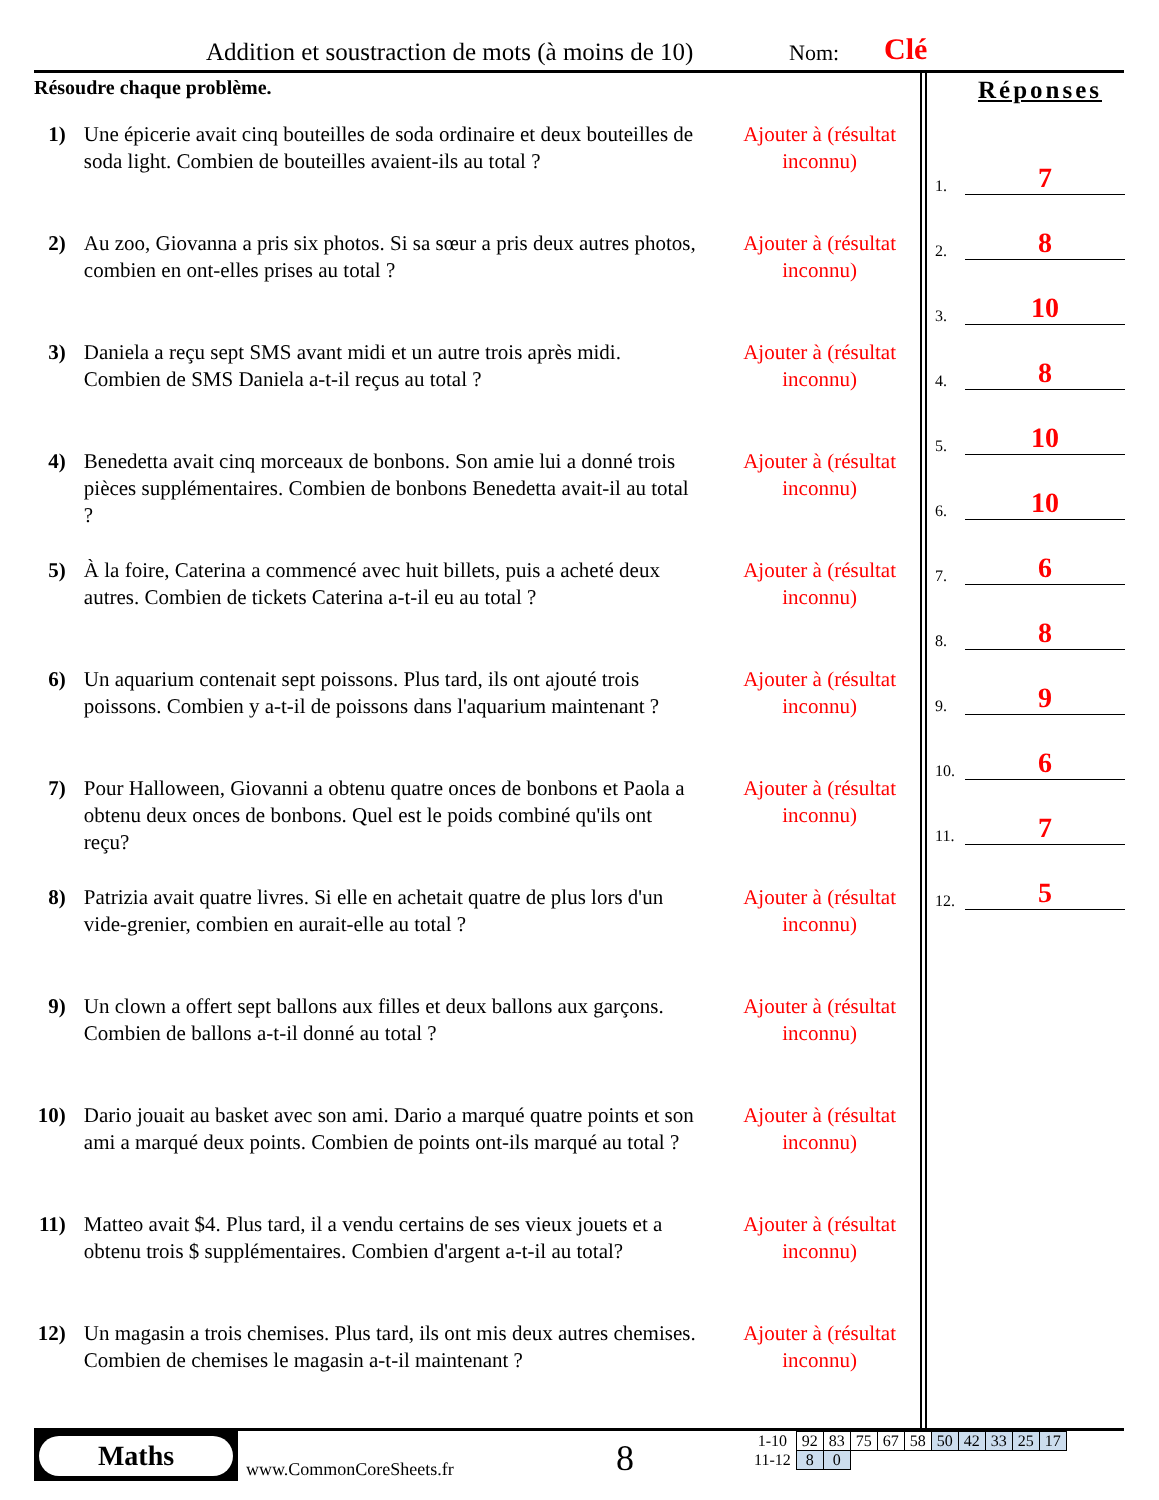Addition et soustraction de mots (à moins de 10) Nom: Clé
Résoudre chaque problème.
1) Une épicerie avait cinq bouteilles de soda ordinaire et deux bouteilles de soda light. Combien de bouteilles avaient-ils au total ?
Ajouter à (résultat inconnu)
2) Au zoo, Giovanna a pris six photos. Si sa sœur a pris deux autres photos, combien en ont-elles prises au total ?
Ajouter à (résultat inconnu)
3) Daniela a reçu sept SMS avant midi et un autre trois après midi. Combien de SMS Daniela a-t-il reçus au total ?
Ajouter à (résultat inconnu)
4) Benedetta avait cinq morceaux de bonbons. Son amie lui a donné trois pièces supplémentaires. Combien de bonbons Benedetta avait-il au total ?
Ajouter à (résultat inconnu)
5) À la foire, Caterina a commencé avec huit billets, puis a acheté deux autres. Combien de tickets Caterina a-t-il eu au total ?
Ajouter à (résultat inconnu)
6) Un aquarium contenait sept poissons. Plus tard, ils ont ajouté trois poissons. Combien y a-t-il de poissons dans l'aquarium maintenant ?
Ajouter à (résultat inconnu)
7) Pour Halloween, Giovanni a obtenu quatre onces de bonbons et Paola a obtenu deux onces de bonbons. Quel est le poids combiné qu'ils ont reçu?
Ajouter à (résultat inconnu)
8) Patrizia avait quatre livres. Si elle en achetait quatre de plus lors d'un vide-grenier, combien en aurait-elle au total ?
Ajouter à (résultat inconnu)
9) Un clown a offert sept ballons aux filles et deux ballons aux garçons. Combien de ballons a-t-il donné au total ?
Ajouter à (résultat inconnu)
10)
Dario jouait au basket avec son ami. Dario a marqué quatre points et son ami a marqué deux points. Combien de points ont-ils marqué au total ?
Ajouter à (résultat inconnu)
11)
Matteo avait $4. Plus tard, il a vendu certains de ses vieux jouets et a obtenu trois $ supplémentaires. Combien d'argent a-t-il au total?
Ajouter à (résultat inconnu)
12)
Un magasin a trois chemises. Plus tard, ils ont mis deux autres chemises. Combien de chemises le magasin a-t-il maintenant ?
Ajouter à (résultat inconnu)
Réponses
1. 7
2. 8
3. 10
4. 8
5. 10
6. 10
7. 6
8. 8
9. 9
10. 6
11. 7
12. 5
Maths
www.CommonCoreSheets.fr 8
| 1-10 | 92 | 83 | 75 | 67 | 58 | 50 | 42 | 33 | 25 | 17 |
| 11-12 | 8 | 0 | | | | | | | | |